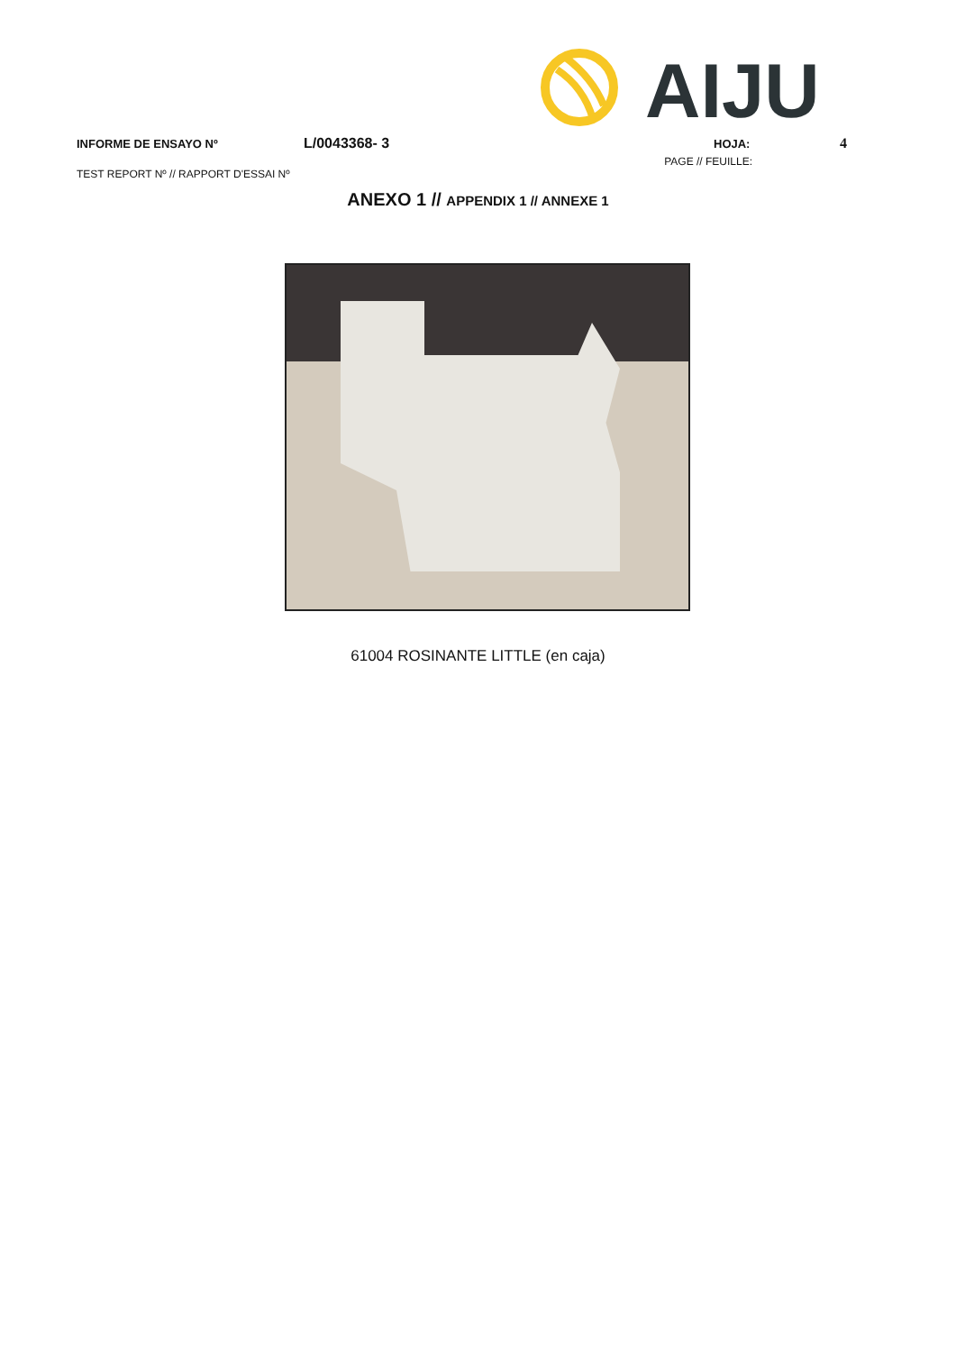AIJU
INFORME DE ENSAYO Nº L/0043368- 3 HOJA: 4
TEST REPORT Nº // RAPPORT D'ESSAI Nº PAGE // FEUILLE:
ANEXO 1 // APPENDIX 1 // ANNEXE 1
61004 ROSINANTE LITTLE (en caja)